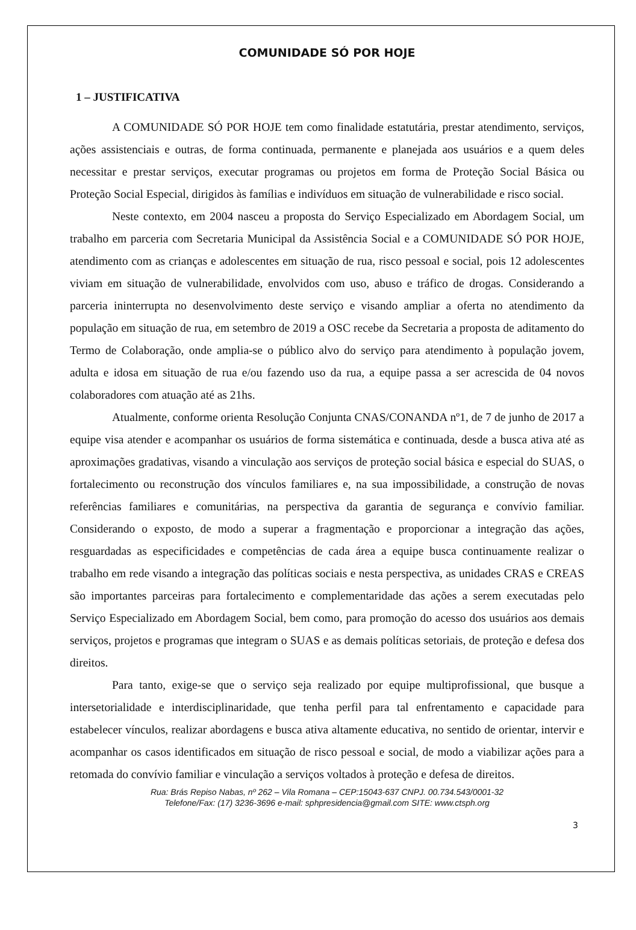COMUNIDADE SÓ POR HOJE
1 – JUSTIFICATIVA
A COMUNIDADE SÓ POR HOJE tem como finalidade estatutária, prestar atendimento, serviços, ações assistenciais e outras, de forma continuada, permanente e planejada aos usuários e a quem deles necessitar e prestar serviços, executar programas ou projetos em forma de Proteção Social Básica ou Proteção Social Especial, dirigidos às famílias e indivíduos em situação de vulnerabilidade e risco social.
Neste contexto, em 2004 nasceu a proposta do Serviço Especializado em Abordagem Social, um trabalho em parceria com Secretaria Municipal da Assistência Social e a COMUNIDADE SÓ POR HOJE, atendimento com as crianças e adolescentes em situação de rua, risco pessoal e social, pois 12 adolescentes viviam em situação de vulnerabilidade, envolvidos com uso, abuso e tráfico de drogas. Considerando a parceria ininterrupta no desenvolvimento deste serviço e visando ampliar a oferta no atendimento da população em situação de rua, em setembro de 2019 a OSC recebe da Secretaria a proposta de aditamento do Termo de Colaboração, onde amplia-se o público alvo do serviço para atendimento à população jovem, adulta e idosa em situação de rua e/ou fazendo uso da rua, a equipe passa a ser acrescida de 04 novos colaboradores com atuação até as 21hs.
Atualmente, conforme orienta Resolução Conjunta CNAS/CONANDA nº1, de 7 de junho de 2017 a equipe visa atender e acompanhar os usuários de forma sistemática e continuada, desde a busca ativa até as aproximações gradativas, visando a vinculação aos serviços de proteção social básica e especial do SUAS, o fortalecimento ou reconstrução dos vínculos familiares e, na sua impossibilidade, a construção de novas referências familiares e comunitárias, na perspectiva da garantia de segurança e convívio familiar. Considerando o exposto, de modo a superar a fragmentação e proporcionar a integração das ações, resguardadas as especificidades e competências de cada área a equipe busca continuamente realizar o trabalho em rede visando a integração das políticas sociais e nesta perspectiva, as unidades CRAS e CREAS são importantes parceiras para fortalecimento e complementaridade das ações a serem executadas pelo Serviço Especializado em Abordagem Social, bem como, para promoção do acesso dos usuários aos demais serviços, projetos e programas que integram o SUAS e as demais políticas setoriais, de proteção e defesa dos direitos.
Para tanto, exige-se que o serviço seja realizado por equipe multiprofissional, que busque a intersetorialidade e interdisciplinaridade, que tenha perfil para tal enfrentamento e capacidade para estabelecer vínculos, realizar abordagens e busca ativa altamente educativa, no sentido de orientar, intervir e acompanhar os casos identificados em situação de risco pessoal e social, de modo a viabilizar ações para a retomada do convívio familiar e vinculação a serviços voltados à proteção e defesa de direitos.
Rua: Brás Repiso Nabas, nº 262 – Vila Romana – CEP:15043-637 CNPJ. 00.734.543/0001-32
Telefone/Fax: (17) 3236-3696 e-mail: sphpresidencia@gmail.com SITE: www.ctsph.org
3